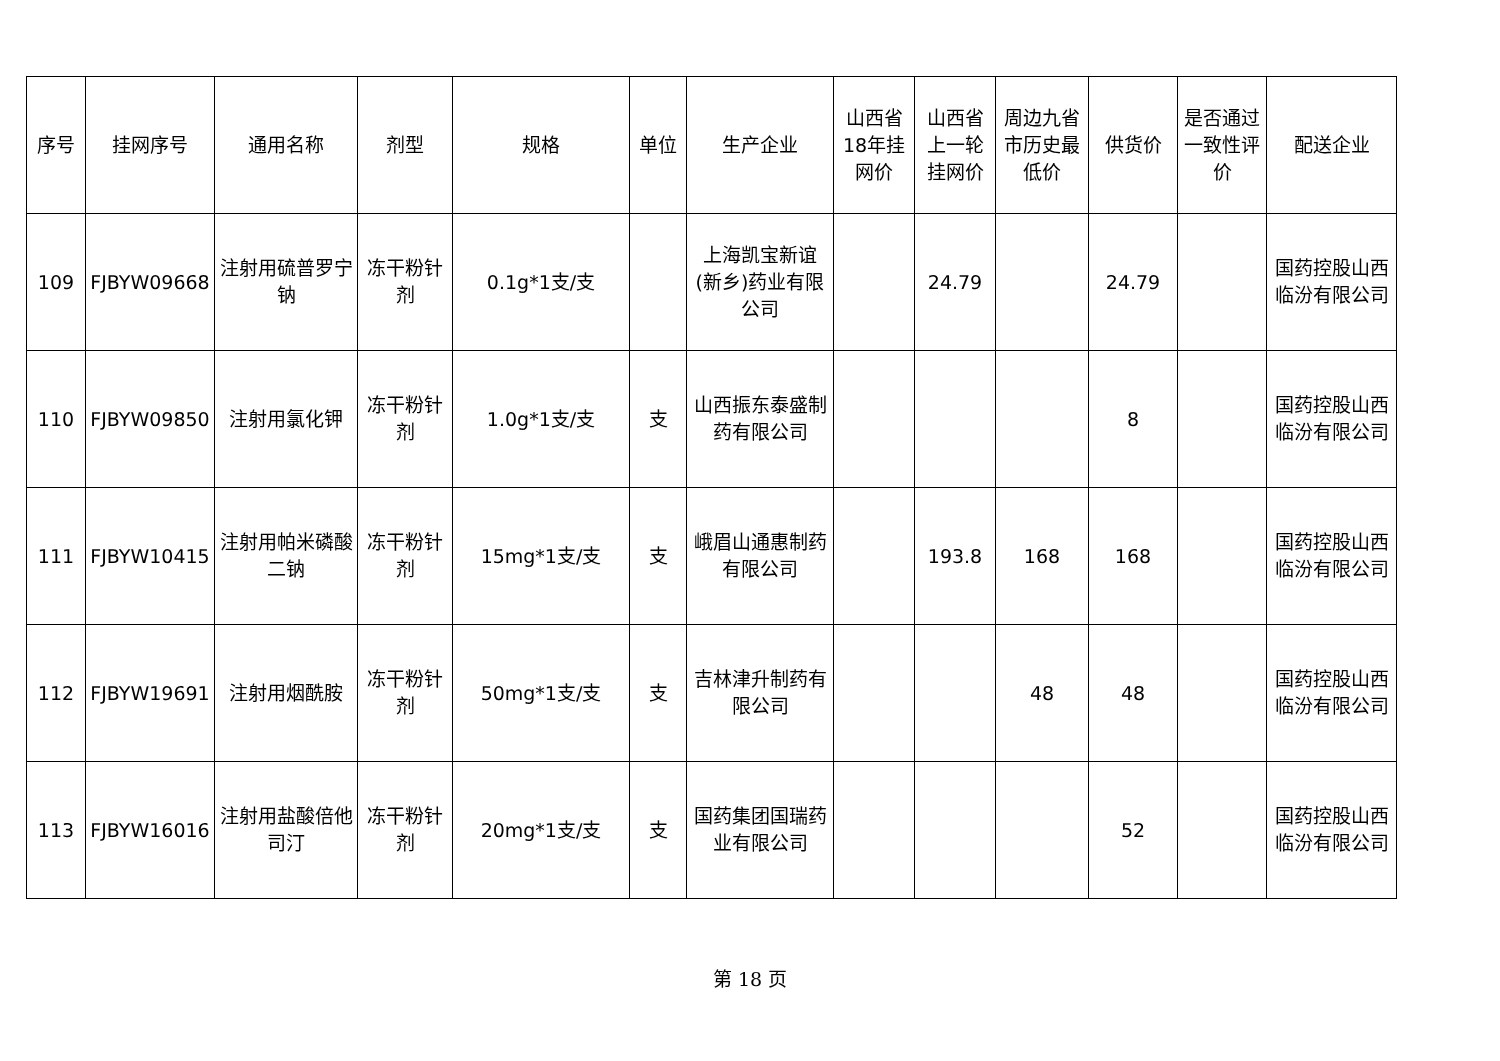| 序号 | 挂网序号 | 通用名称 | 剂型 | 规格 | 单位 | 生产企业 | 山西省18年挂网价 | 山西省上一轮挂网价 | 周边九省市历史最低价 | 供货价 | 是否通过一致性评价 | 配送企业 |
| --- | --- | --- | --- | --- | --- | --- | --- | --- | --- | --- | --- | --- |
| 109 | FJBYW09668 | 注射用硫普罗宁钠 | 冻干粉针剂 | 0.1g*1支/支 | | 上海凯宝新谊(新乡)药业有限公司 | | 24.79 | | 24.79 | | 国药控股山西临汾有限公司 |
| 110 | FJBYW09850 | 注射用氯化钾 | 冻干粉针剂 | 1.0g*1支/支 | 支 | 山西振东泰盛制药有限公司 | | | | 8 | | 国药控股山西临汾有限公司 |
| 111 | FJBYW10415 | 注射用帕米磷酸二钠 | 冻干粉针剂 | 15mg*1支/支 | 支 | 峨眉山通惠制药有限公司 | | 193.8 | 168 | 168 | | 国药控股山西临汾有限公司 |
| 112 | FJBYW19691 | 注射用烟酰胺 | 冻干粉针剂 | 50mg*1支/支 | 支 | 吉林津升制药有限公司 | | | 48 | 48 | | 国药控股山西临汾有限公司 |
| 113 | FJBYW16016 | 注射用盐酸倍他司汀 | 冻干粉针剂 | 20mg*1支/支 | 支 | 国药集团国瑞药业有限公司 | | | | 52 | | 国药控股山西临汾有限公司 |
第 18 页